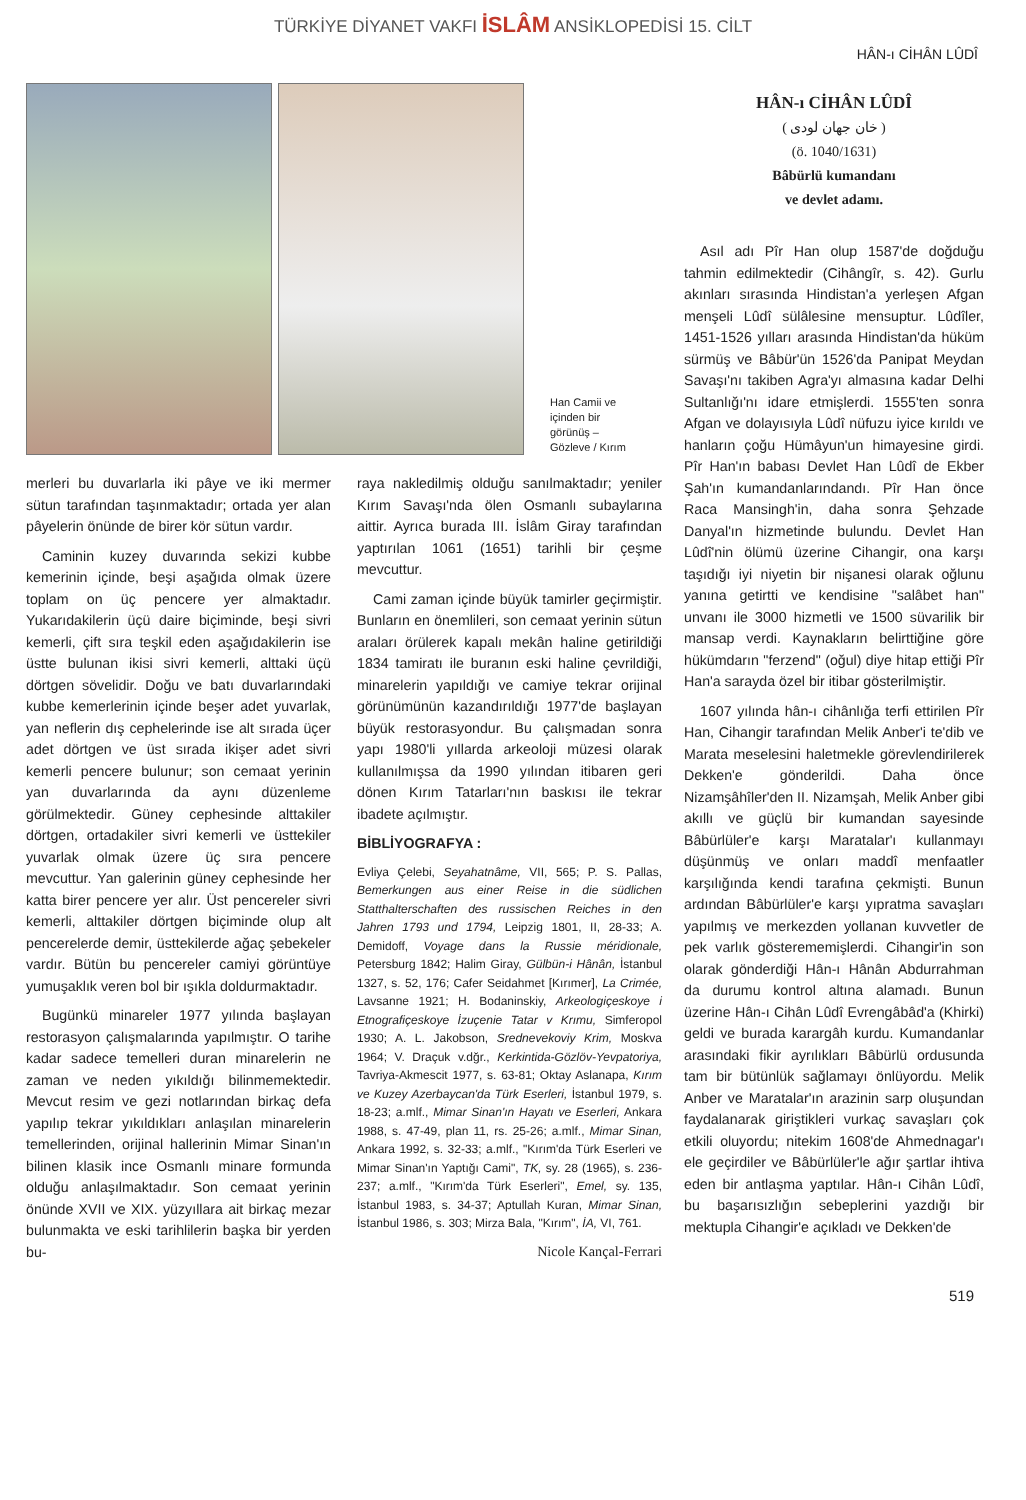TÜRKİYE DİYANET VAKFI İSLÂM ANSİKLOPEDİSİ 15. CİLT
HÂN-ı CİHÂN LÛDÎ
Han Camii ve içinden bir görünüş – Gözleve / Kırım
merleri bu duvarlarla iki pâye ve iki mermer sütun tarafından taşınmaktadır; ortada yer alan pâyelerin önünde de birer kör sütun vardır.
Caminin kuzey duvarında sekizi kubbe kemerinin içinde, beşi aşağıda olmak üzere toplam on üç pencere yer almaktadır. Yukarıdakilerin üçü daire biçiminde, beşi sivri kemerli, çift sıra teşkil eden aşağıdakilerin ise üstte bulunan ikisi sivri kemerli, alttaki üçü dörtgen sövelidir. Doğu ve batı duvarlarındaki kubbe kemerlerinin içinde beşer adet yuvarlak, yan neflerin dış cephelerinde ise alt sırada üçer adet dörtgen ve üst sırada ikişer adet sivri kemerli pencere bulunur; son cemaat yerinin yan duvarlarında da aynı düzenleme görülmektedir. Güney cephesinde alttakiler dörtgen, ortadakiler sivri kemerli ve üsttekiler yuvarlak olmak üzere üç sıra pencere mevcuttur. Yan galerinin güney cephesinde her katta birer pencere yer alır. Üst pencereler sivri kemerli, alttakiler dörtgen biçiminde olup alt pencerelerde demir, üsttekilerde ağaç şebekeler vardır. Bütün bu pencereler camiyi görüntüye yumuşaklık veren bol bir ışıkla doldurmaktadır.
Bugünkü minareler 1977 yılında başlayan restorasyon çalışmalarında yapılmıştır. O tarihe kadar sadece temelleri duran minarelerin ne zaman ve neden yıkıldığı bilinmemektedir. Mevcut resim ve gezi notlarından birkaç defa yapılıp tekrar yıkıldıkları anlaşılan minarelerin temellerinden, orijinal hallerinin Mimar Sinan'ın bilinen klasik ince Osmanlı minare formunda olduğu anlaşılmaktadır. Son cemaat yerinin önünde XVII ve XIX. yüzyıllara ait birkaç mezar bulunmakta ve eski tarihlilerin başka bir yerden bu-
raya nakledilmiş olduğu sanılmaktadır; yeniler Kırım Savaşı'nda ölen Osmanlı subaylarına aittir. Ayrıca burada III. İslâm Giray tarafından yaptırılan 1061 (1651) tarihli bir çeşme mevcuttur.
Cami zaman içinde büyük tamirler geçirmiştir. Bunların en önemlileri, son cemaat yerinin sütun araları örülerek kapalı mekân haline getirildiği 1834 tamiratı ile buranın eski haline çevrildiği, minarelerin yapıldığı ve camiye tekrar orijinal görünümünün kazandırıldığı 1977'de başlayan büyük restorasyondur. Bu çalışmadan sonra yapı 1980'li yıllarda arkeoloji müzesi olarak kullanılmışsa da 1990 yılından itibaren geri dönen Kırım Tatarları'nın baskısı ile tekrar ibadete açılmıştır.
BİBLİYOGRAFYA :
Evliya Çelebi, Seyahatnâme, VII, 565; P. S. Pallas, Bemerkungen aus einer Reise in die südlichen Statthalterschaften des russischen Reiches in den Jahren 1793 und 1794, Leipzig 1801, II, 28-33; A. Demidoff, Voyage dans la Russie méridionale, Petersburg 1842; Halim Giray, Gülbün-i Hânân, İstanbul 1327, s. 52, 176; Cafer Seidahmet [Kırımer], La Crimée, Lavsanne 1921; H. Bodaninskiy, Arkeologiçeskoye i Etnografiçeskoye İzuçenie Tatar v Krımu, Simferopol 1930; A. L. Jakobson, Srednevekoviy Krim, Moskva 1964; V. Draçuk v.dğr., Kerkintida-Gözlöv-Yevpatoriya, Tavriya-Akmescit 1977, s. 63-81; Oktay Aslanapa, Kırım ve Kuzey Azerbaycan'da Türk Eserleri, İstanbul 1979, s. 18-23; a.mlf., Mimar Sinan'ın Hayatı ve Eserleri, Ankara 1988, s. 47-49, plan 11, rs. 25-26; a.mlf., Mimar Sinan, Ankara 1992, s. 32-33; a.mlf., "Kırım'da Türk Eserleri ve Mimar Sinan'ın Yaptığı Cami", TK, sy. 28 (1965), s. 236-237; a.mlf., "Kırım'da Türk Eserleri", Emel, sy. 135, İstanbul 1983, s. 34-37; Aptullah Kuran, Mimar Sinan, İstanbul 1986, s. 303; Mirza Bala, "Kırım", İA, VI, 761.
Nicole Kançal-Ferrari
HÂN-ı CİHÂN LÛDÎ
( خان جهان لودى )
(ö. 1040/1631)
Bâbürlü kumandanı
ve devlet adamı.
Asıl adı Pîr Han olup 1587'de doğduğu tahmin edilmektedir (Cihângîr, s. 42). Gurlu akınları sırasında Hindistan'a yerleşen Afgan menşeli Lûdî sülâlesine mensuptur. Lûdîler, 1451-1526 yılları arasında Hindistan'da hüküm sürmüş ve Bâbür'ün 1526'da Panipat Meydan Savaşı'nı takiben Agra'yı almasına kadar Delhi Sultanlığı'nı idare etmişlerdi. 1555'ten sonra Afgan ve dolayısıyla Lûdî nüfuzu iyice kırıldı ve hanların çoğu Hümâyun'un himayesine girdi. Pîr Han'ın babası Devlet Han Lûdî de Ekber Şah'ın kumandanlarındandı. Pîr Han önce Raca Mansingh'in, daha sonra Şehzade Danyal'ın hizmetinde bulundu. Devlet Han Lûdî'nin ölümü üzerine Cihangir, ona karşı taşıdığı iyi niyetin bir nişanesi olarak oğlunu yanına getirtti ve kendisine "salâbet han" unvanı ile 3000 hizmetli ve 1500 süvarilik bir mansap verdi. Kaynakların belirttiğine göre hükümdarın "ferzend" (oğul) diye hitap ettiği Pîr Han'a sarayda özel bir itibar gösterilmiştir.
1607 yılında hân-ı cihânlığa terfi ettirilen Pîr Han, Cihangir tarafından Melik Anber'i te'dib ve Marata meselesini haletmekle görevlendirilerek Dekken'e gönderildi. Daha önce Nizamşâhîler'den II. Nizamşah, Melik Anber gibi akıllı ve güçlü bir kumandan sayesinde Bâbürlüler'e karşı Maratalar'ı kullanmayı düşünmüş ve onları maddî menfaatler karşılığında kendi tarafına çekmişti. Bunun ardından Bâbürlüler'e karşı yıpratma savaşları yapılmış ve merkezden yollanan kuvvetler de pek varlık gösterememişlerdi. Cihangir'in son olarak gönderdiği Hân-ı Hânân Abdurrahman da durumu kontrol altına alamadı. Bunun üzerine Hân-ı Cihân Lûdî Evrengâbâd'a (Khirki) geldi ve burada karargâh kurdu. Kumandanlar arasındaki fikir ayrılıkları Bâbürlü ordusunda tam bir bütünlük sağlamayı önlüyordu. Melik Anber ve Maratalar'ın arazinin sarp oluşundan faydalanarak giriştikleri vurkaç savaşları çok etkili oluyordu; nitekim 1608'de Ahmednagar'ı ele geçirdiler ve Bâbürlüler'le ağır şartlar ihtiva eden bir antlaşma yaptılar. Hân-ı Cihân Lûdî, bu başarısızlığın sebeplerini yazdığı bir mektupla Cihangir'e açıkladı ve Dekken'de
519